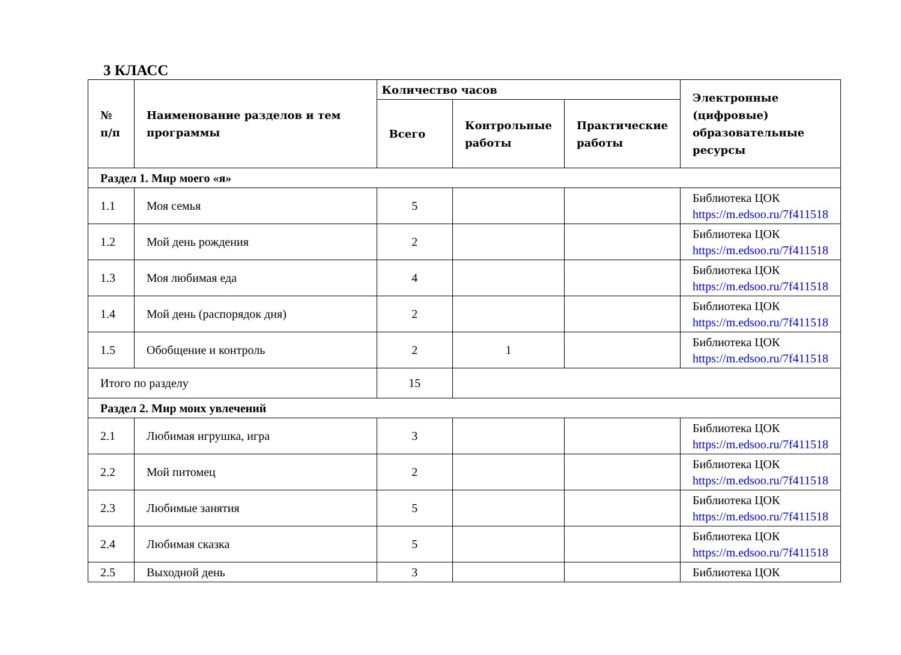3 КЛАСС
| № п/п | Наименование разделов и тем программы | Количество часов | | | Электронные (цифровые) образовательные ресурсы |
| --- | --- | --- | --- | --- | --- |
| | | Всего | Контрольные работы | Практические работы | |
| Раздел 1. Мир моего «я» | | | | | |
| 1.1 | Моя семья | 5 | | | Библиотека ЦОК https://m.edsoo.ru/7f411518 |
| 1.2 | Мой день рождения | 2 | | | Библиотека ЦОК https://m.edsoo.ru/7f411518 |
| 1.3 | Моя любимая еда | 4 | | | Библиотека ЦОК https://m.edsoo.ru/7f411518 |
| 1.4 | Мой день (распорядок дня) | 2 | | | Библиотека ЦОК https://m.edsoo.ru/7f411518 |
| 1.5 | Обобщение и контроль | 2 | 1 | | Библиотека ЦОК https://m.edsoo.ru/7f411518 |
| Итого по разделу | | 15 | | | |
| Раздел 2. Мир моих увлечений | | | | | |
| 2.1 | Любимая игрушка, игра | 3 | | | Библиотека ЦОК https://m.edsoo.ru/7f411518 |
| 2.2 | Мой питомец | 2 | | | Библиотека ЦОК https://m.edsoo.ru/7f411518 |
| 2.3 | Любимые занятия | 5 | | | Библиотека ЦОК https://m.edsoo.ru/7f411518 |
| 2.4 | Любимая сказка | 5 | | | Библиотека ЦОК https://m.edsoo.ru/7f411518 |
| 2.5 | Выходной день | 3 | | | Библиотека ЦОК |